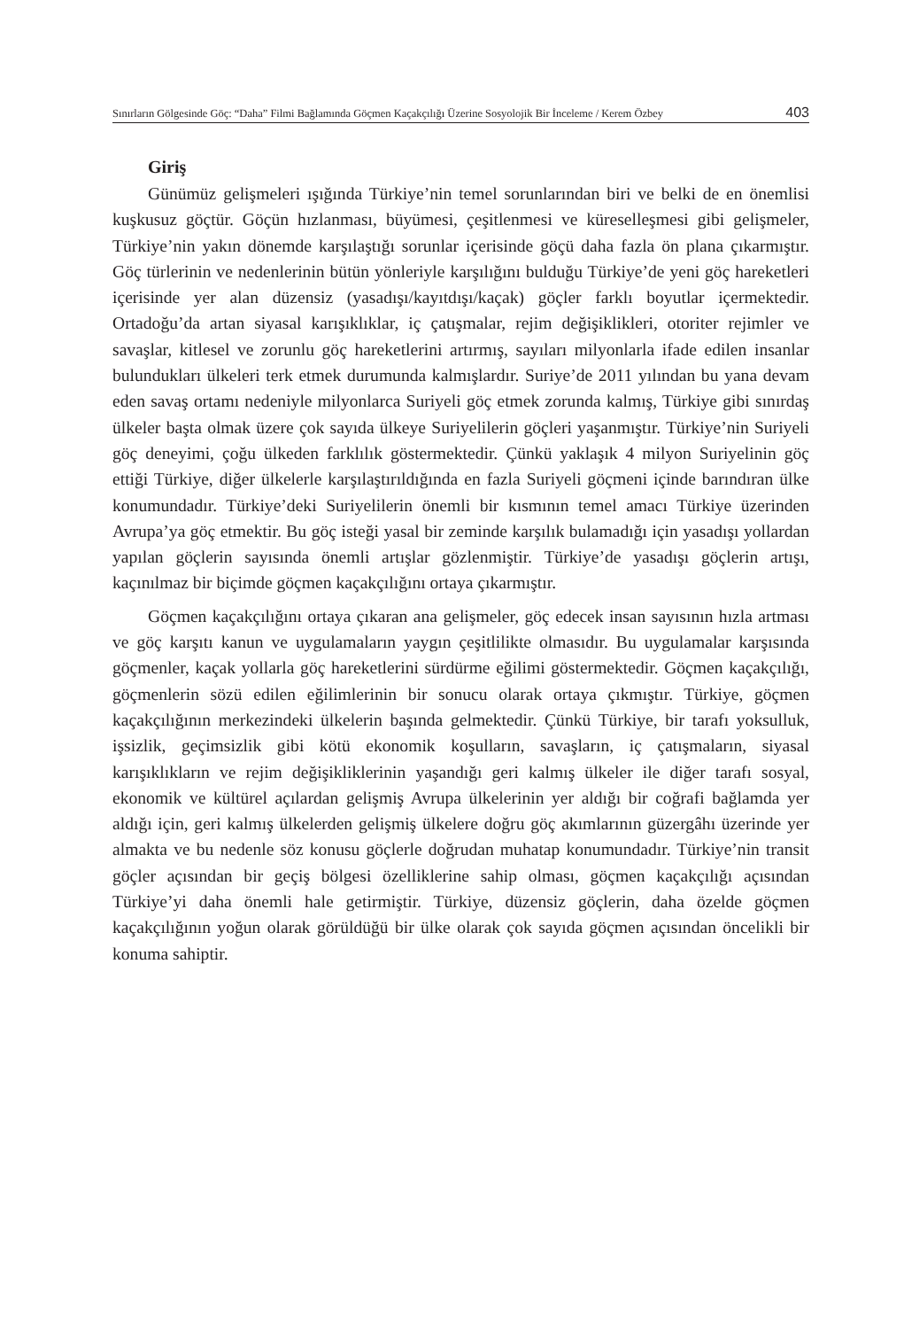Sınırların Gölgesinde Göç: “Daha” Filmi Bağlamında Göçmen Kaçakçılığı Üzerine Sosyolojik Bir İnceleme / Kerem Özbey 403
Giriş
Günümüz gelişmeleri ışığında Türkiye’nin temel sorunlarından biri ve belki de en önemlisi kuşkusuz göçtür. Göçün hızlanması, büyümesi, çeşitlenmesi ve küreselleşmesi gibi gelişmeler, Türkiye’nin yakın dönemde karşılaştığı sorunlar içerisinde göçü daha fazla ön plana çıkarmıştır. Göç türlerinin ve nedenlerinin bütün yönleriyle karşılığını bulduğu Türkiye’de yeni göç hareketleri içerisinde yer alan düzensiz (yasadışı/kayıtdışı/kaçak) göçler farklı boyutlar içermektedir. Ortadoğu’da artan siyasal karışıklıklar, iç çatışmalar, rejim değişiklikleri, otoriter rejimler ve savaşlar, kitlesel ve zorunlu göç hareketlerini artırmış, sayıları milyonlarla ifade edilen insanlar bulundukları ülkeleri terk etmek durumunda kalmışlardır. Suriye’de 2011 yılından bu yana devam eden savaş ortamı nedeniyle milyonlarca Suriyeli göç etmek zorunda kalmış, Türkiye gibi sınırdaş ülkeler başta olmak üzere çok sayıda ülkeye Suriyelilerin göçleri yaşanmıştır. Türkiye’nin Suriyeli göç deneyimi, çoğu ülkeden farklılık göstermektedir. Çünkü yaklaşık 4 milyon Suriyelinin göç ettiği Türkiye, diğer ülkelerle karşılaştırıldığında en fazla Suriyeli göçmeni içinde barındıran ülke konumundadır. Türkiye’deki Suriyelilerin önemli bir kısmının temel amacı Türkiye üzerinden Avrupa’ya göç etmektir. Bu göç isteği yasal bir zeminde karşılık bulamadığı için yasadışı yollardan yapılan göçlerin sayısında önemli artışlar gözlenmiştir. Türkiye’de yasadışı göçlerin artışı, kaçınılmaz bir biçimde göçmen kaçakçılığını ortaya çıkarmıştır.
Göçmen kaçakçılığını ortaya çıkaran ana gelişmeler, göç edecek insan sayısının hızla artması ve göç karşıtı kanun ve uygulamaların yaygın çeşitlilikte olmasıdır. Bu uygulamalar karşısında göçmenler, kaçak yollarla göç hareketlerini sürdürme eğilimi göstermektedir. Göçmen kaçakçılığı, göçmenlerin sözü edilen eğilimlerinin bir sonucu olarak ortaya çıkmıştır. Türkiye, göçmen kaçakçılığının merkezindeki ülkelerin başında gelmektedir. Çünkü Türkiye, bir tarafı yoksulluk, işsizlik, geçimsizlik gibi kötü ekonomik koşulların, savaşların, iç çatışmaların, siyasal karışıklıkların ve rejim değişikliklerinin yaşandığı geri kalmış ülkeler ile diğer tarafı sosyal, ekonomik ve kültürel açılardan gelişmiş Avrupa ülkelerinin yer aldığı bir coğrafi bağlamda yer aldığı için, geri kalmış ülkelerden gelişmiş ülkelere doğru göç akımlarının güzergâhı üzerinde yer almakta ve bu nedenle söz konusu göçlerle doğrudan muhatap konumundadır. Türkiye’nin transit göçler açısından bir geçiş bölgesi özelliklerine sahip olması, göçmen kaçakçılığı açısından Türkiye’yi daha önemli hale getirmiştir. Türkiye, düzensiz göçlerin, daha özelde göçmen kaçakçılığının yoğun olarak görüldüğü bir ülke olarak çok sayıda göçmen açısından öncelikli bir konuma sahiptir.